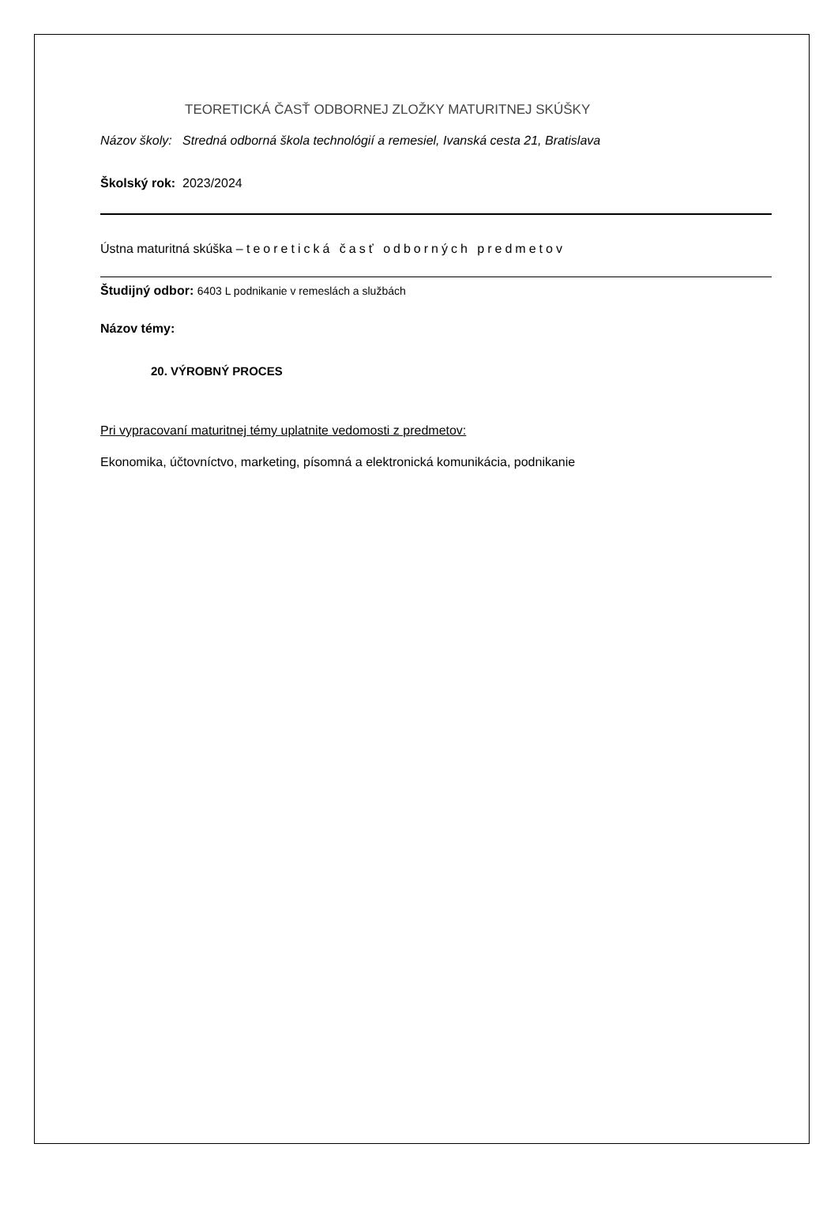TEORETICKÁ ČASŤ ODBORNEJ ZLOŽKY MATURITNEJ SKÚŠKY
Názov školy: Stredná odborná škola technológií a remesiel, Ivanská cesta 21, Bratislava
Školský rok: 2023/2024
Ústna maturitná skúška – teoretická časť odborných predmetov
Študijný odbor: 6403 L podnikanie v remeslách a službách
Názov témy:
20. VÝROBNÝ PROCES
Pri vypracovaní maturitnej témy uplatnite vedomosti z predmetov:
Ekonomika, účtovníctvo, marketing, písomná a elektronická komunikácia, podnikanie